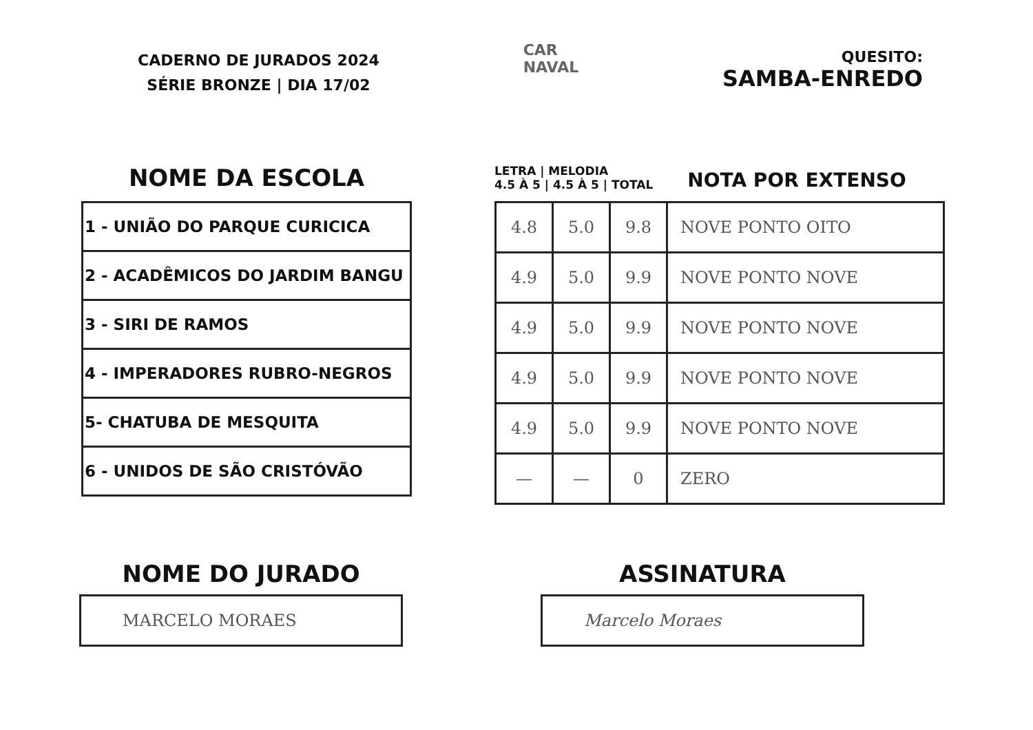CADERNO DE JURADOS 2024
SÉRIE BRONZE | DIA 17/02
CAR
NAVAL
QUESITO:
SAMBA-ENREDO
NOME DA ESCOLA
| 1 - UNIÃO DO PARQUE CURICICA |
| 2 - ACADÊMICOS DO JARDIM BANGU |
| 3 - SIRI DE RAMOS |
| 4 - IMPERADORES RUBRO-NEGROS |
| 5- CHATUBA DE MESQUITA |
| 6 - UNIDOS DE SÃO CRISTÓVÃO |
LETRA | MELODIA
4.5 À 5 | 4.5 À 5 | TOTAL
NOTA POR EXTENSO
| 4.8 | 5.0 | 9.8 | NOVE PONTO OITO |
| 4.9 | 5.0 | 9.9 | NOVE PONTO NOVE |
| 4.9 | 5.0 | 9.9 | NOVE PONTO NOVE |
| 4.9 | 5.0 | 9.9 | NOVE PONTO NOVE |
| 4.9 | 5.0 | 9.9 | NOVE PONTO NOVE |
| — | — | 0 | ZERO |
NOME DO JURADO
MARCELO MORAES
ASSINATURA
Marcelo Moraes